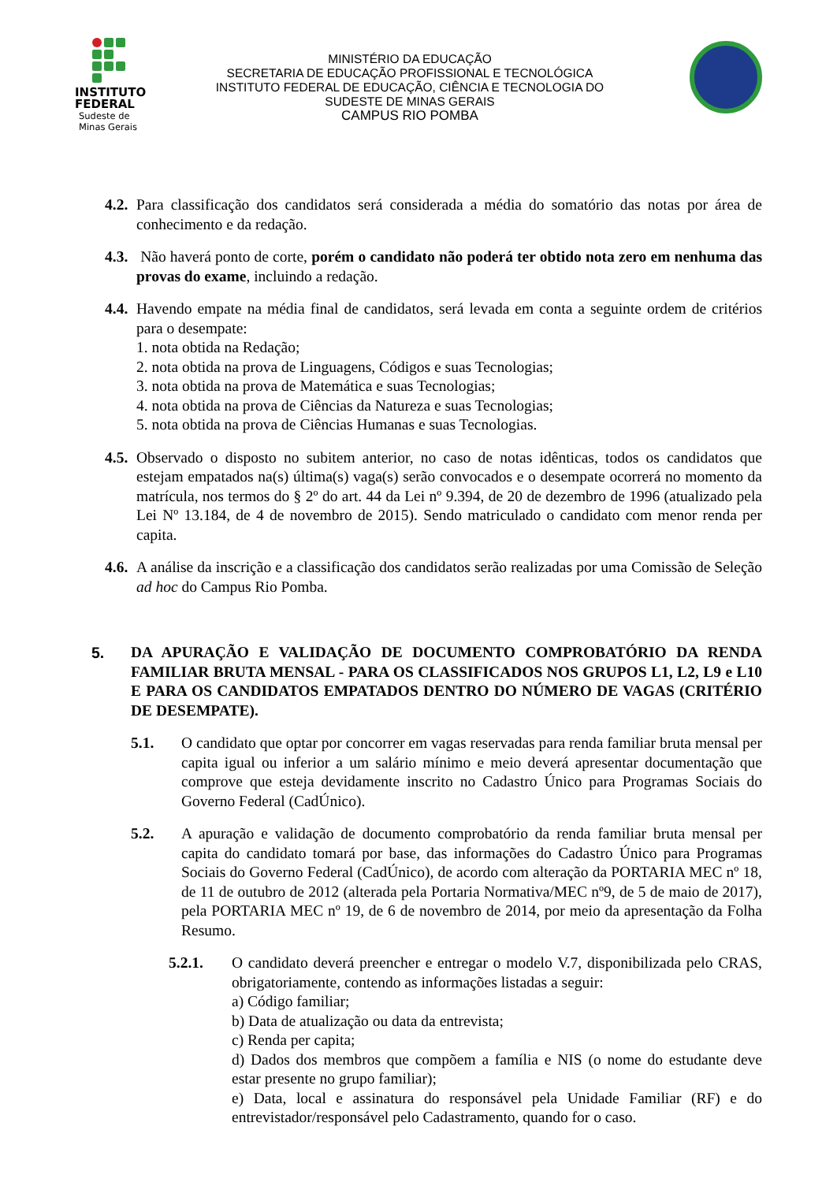INSTITUTO
FEDERAL
Sudeste de
Minas Gerais
MINISTÉRIO DA EDUCAÇÃO
SECRETARIA DE EDUCAÇÃO PROFISSIONAL E TECNOLÓGICA
INSTITUTO FEDERAL DE EDUCAÇÃO, CIÊNCIA E TECNOLOGIA DO
SUDESTE DE MINAS GERAIS
CAMPUS RIO POMBA
4.2. Para classificação dos candidatos será considerada a média do somatório das notas por área de conhecimento e da redação.
4.3. Não haverá ponto de corte, porém o candidato não poderá ter obtido nota zero em nenhuma das provas do exame, incluindo a redação.
4.4. Havendo empate na média final de candidatos, será levada em conta a seguinte ordem de critérios para o desempate:
1. nota obtida na Redação;
2. nota obtida na prova de Linguagens, Códigos e suas Tecnologias;
3. nota obtida na prova de Matemática e suas Tecnologias;
4. nota obtida na prova de Ciências da Natureza e suas Tecnologias;
5. nota obtida na prova de Ciências Humanas e suas Tecnologias.
4.5. Observado o disposto no subitem anterior, no caso de notas idênticas, todos os candidatos que estejam empatados na(s) última(s) vaga(s) serão convocados e o desempate ocorrerá no momento da matrícula, nos termos do § 2º do art. 44 da Lei nº 9.394, de 20 de dezembro de 1996 (atualizado pela Lei Nº 13.184, de 4 de novembro de 2015). Sendo matriculado o candidato com menor renda per capita.
4.6. A análise da inscrição e a classificação dos candidatos serão realizadas por uma Comissão de Seleção ad hoc do Campus Rio Pomba.
5. DA APURAÇÃO E VALIDAÇÃO DE DOCUMENTO COMPROBATÓRIO DA RENDA FAMILIAR BRUTA MENSAL - PARA OS CLASSIFICADOS NOS GRUPOS L1, L2, L9 e L10 E PARA OS CANDIDATOS EMPATADOS DENTRO DO NÚMERO DE VAGAS (CRITÉRIO DE DESEMPATE).
5.1. O candidato que optar por concorrer em vagas reservadas para renda familiar bruta mensal per capita igual ou inferior a um salário mínimo e meio deverá apresentar documentação que comprove que esteja devidamente inscrito no Cadastro Único para Programas Sociais do Governo Federal (CadÚnico).
5.2. A apuração e validação de documento comprobatório da renda familiar bruta mensal per capita do candidato tomará por base, das informações do Cadastro Único para Programas Sociais do Governo Federal (CadÚnico), de acordo com alteração da PORTARIA MEC nº 18, de 11 de outubro de 2012 (alterada pela Portaria Normativa/MEC nº9, de 5 de maio de 2017), pela PORTARIA MEC nº 19, de 6 de novembro de 2014, por meio da apresentação da Folha Resumo.
5.2.1. O candidato deverá preencher e entregar o modelo V.7, disponibilizada pelo CRAS, obrigatoriamente, contendo as informações listadas a seguir:
a) Código familiar;
b) Data de atualização ou data da entrevista;
c) Renda per capita;
d) Dados dos membros que compõem a família e NIS (o nome do estudante deve estar presente no grupo familiar);
e) Data, local e assinatura do responsável pela Unidade Familiar (RF) e do entrevistador/responsável pelo Cadastramento, quando for o caso.